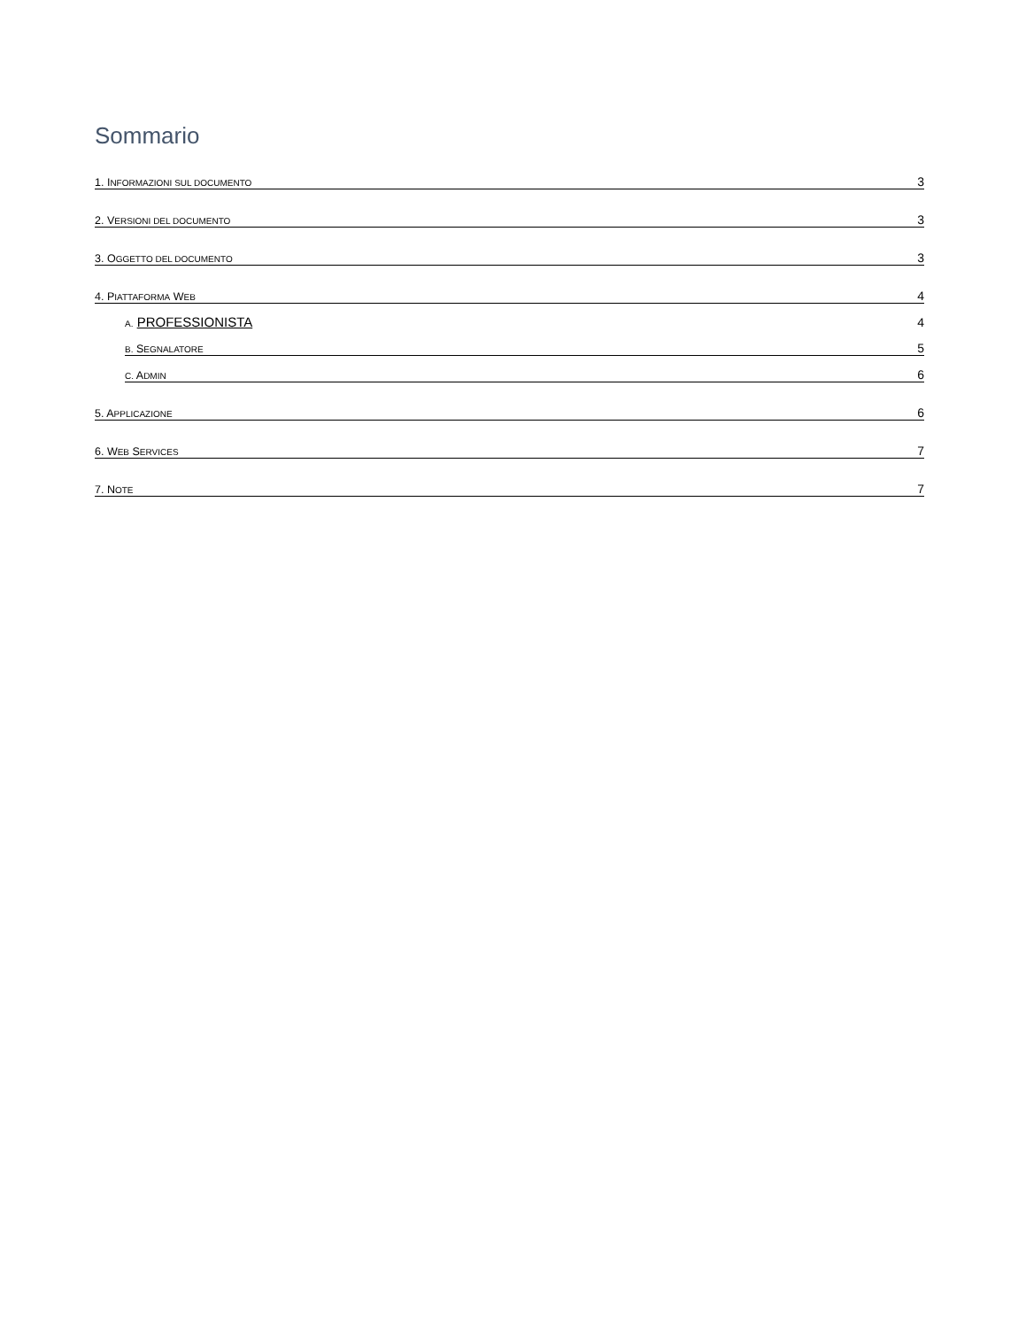Sommario
1. INFORMAZIONI SUL DOCUMENTO 3
2. VERSIONI DEL DOCUMENTO 3
3. OGGETTO DEL DOCUMENTO 3
4. PIATTAFORMA WEB 4
A. PROFESSIONISTA 4
B. SEGNALATORE 5
C. ADMIN 6
5. APPLICAZIONE 6
6. WEB SERVICES 7
7. NOTE 7